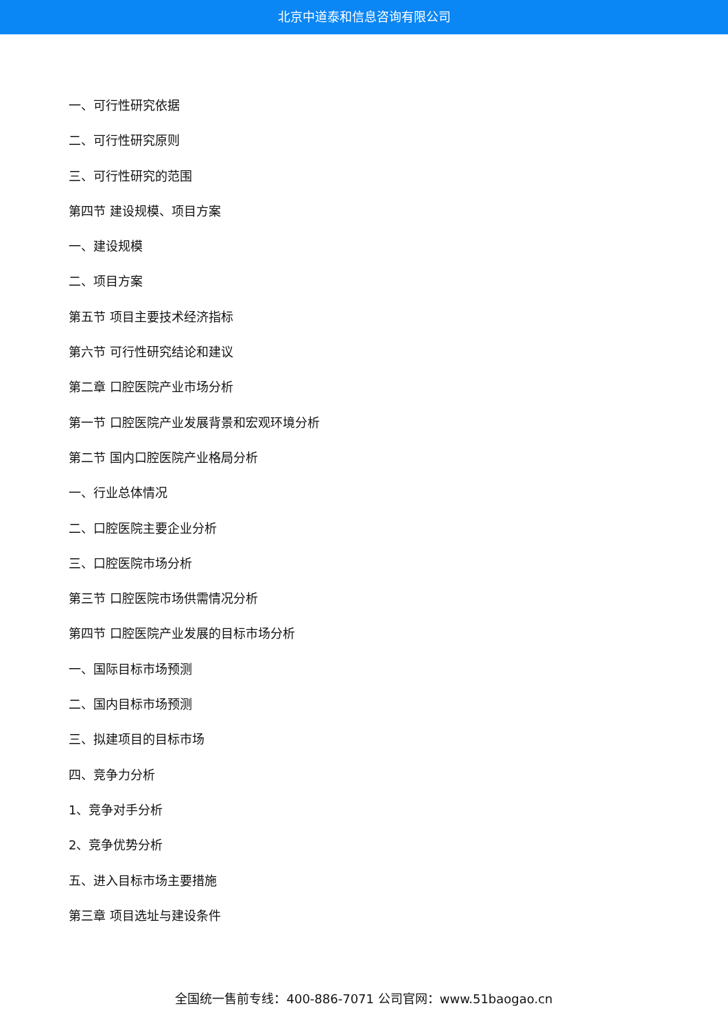北京中道泰和信息咨询有限公司
一、可行性研究依据
二、可行性研究原则
三、可行性研究的范围
第四节 建设规模、项目方案
一、建设规模
二、项目方案
第五节 项目主要技术经济指标
第六节 可行性研究结论和建议
第二章 口腔医院产业市场分析
第一节 口腔医院产业发展背景和宏观环境分析
第二节 国内口腔医院产业格局分析
一、行业总体情况
二、口腔医院主要企业分析
三、口腔医院市场分析
第三节 口腔医院市场供需情况分析
第四节 口腔医院产业发展的目标市场分析
一、国际目标市场预测
二、国内目标市场预测
三、拟建项目的目标市场
四、竞争力分析
1、竞争对手分析
2、竞争优势分析
五、进入目标市场主要措施
第三章 项目选址与建设条件
全国统一售前专线：400-886-7071 公司官网：www.51baogao.cn